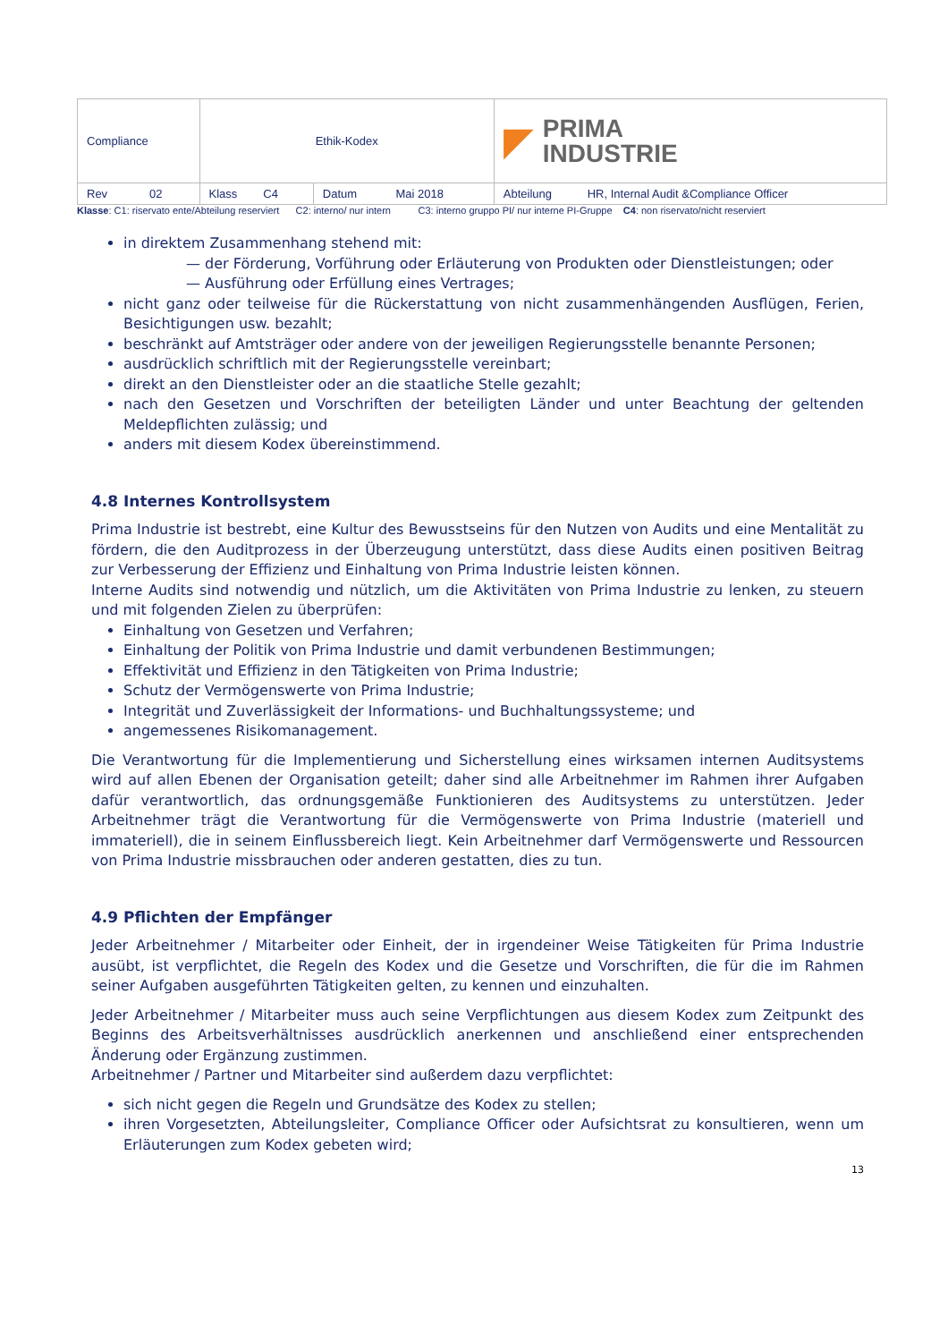| Compliance | Ethik-Kodex | | ◤ PRIMA INDUSTRIE |
| Rev 02 | Klass C4 | Datum Mai 2018 | Abteilung HR, Internal Audit &Compliance Officer |
Klasse: C1: riservato ente/Abteilung reserviert C2: interno/ nur intern C3: interno gruppo PI/ nur interne PI-Gruppe C4: non riservato/nicht reserviert
in direktem Zusammenhang stehend mit:
— der Förderung, Vorführung oder Erläuterung von Produkten oder Dienstleistungen; oder
— Ausführung oder Erfüllung eines Vertrages;
nicht ganz oder teilweise für die Rückerstattung von nicht zusammenhängenden Ausflügen, Ferien, Besichtigungen usw. bezahlt;
beschränkt auf Amtsträger oder andere von der jeweiligen Regierungsstelle benannte Personen;
ausdrücklich schriftlich mit der Regierungsstelle vereinbart;
direkt an den Dienstleister oder an die staatliche Stelle gezahlt;
nach den Gesetzen und Vorschriften der beteiligten Länder und unter Beachtung der geltenden Meldepflichten zulässig; und
anders mit diesem Kodex übereinstimmend.
4.8 Internes Kontrollsystem
Prima Industrie ist bestrebt, eine Kultur des Bewusstseins für den Nutzen von Audits und eine Mentalität zu fördern, die den Auditprozess in der Überzeugung unterstützt, dass diese Audits einen positiven Beitrag zur Verbesserung der Effizienz und Einhaltung von Prima Industrie leisten können.
Interne Audits sind notwendig und nützlich, um die Aktivitäten von Prima Industrie zu lenken, zu steuern und mit folgenden Zielen zu überprüfen:
Einhaltung von Gesetzen und Verfahren;
Einhaltung der Politik von Prima Industrie und damit verbundenen Bestimmungen;
Effektivität und Effizienz in den Tätigkeiten von Prima Industrie;
Schutz der Vermögenswerte von Prima Industrie;
Integrität und Zuverlässigkeit der Informations- und Buchhaltungssysteme; und
angemessenes Risikomanagement.
Die Verantwortung für die Implementierung und Sicherstellung eines wirksamen internen Auditsystems wird auf allen Ebenen der Organisation geteilt; daher sind alle Arbeitnehmer im Rahmen ihrer Aufgaben dafür verantwortlich, das ordnungsgemäße Funktionieren des Auditsystems zu unterstützen. Jeder Arbeitnehmer trägt die Verantwortung für die Vermögenswerte von Prima Industrie (materiell und immateriell), die in seinem Einflussbereich liegt. Kein Arbeitnehmer darf Vermögenswerte und Ressourcen von Prima Industrie missbrauchen oder anderen gestatten, dies zu tun.
4.9 Pflichten der Empfänger
Jeder Arbeitnehmer / Mitarbeiter oder Einheit, der in irgendeiner Weise Tätigkeiten für Prima Industrie ausübt, ist verpflichtet, die Regeln des Kodex und die Gesetze und Vorschriften, die für die im Rahmen seiner Aufgaben ausgeführten Tätigkeiten gelten, zu kennen und einzuhalten.
Jeder Arbeitnehmer / Mitarbeiter muss auch seine Verpflichtungen aus diesem Kodex zum Zeitpunkt des Beginns des Arbeitsverhältnisses ausdrücklich anerkennen und anschließend einer entsprechenden Änderung oder Ergänzung zustimmen.
Arbeitnehmer / Partner und Mitarbeiter sind außerdem dazu verpflichtet:
sich nicht gegen die Regeln und Grundsätze des Kodex zu stellen;
ihren Vorgesetzten, Abteilungsleiter, Compliance Officer oder Aufsichtsrat zu konsultieren, wenn um Erläuterungen zum Kodex gebeten wird;
13